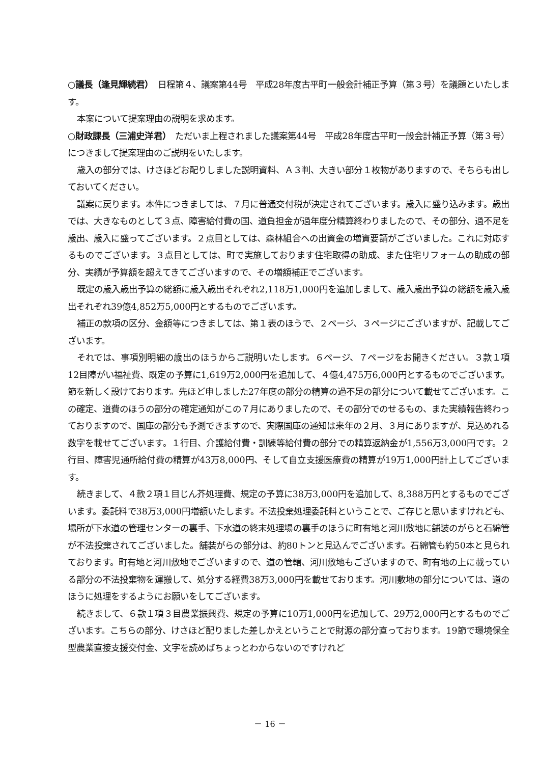○議長（逢見輝続君）　日程第４、議案第44号　平成28年度古平町一般会計補正予算（第３号）を議題といたします。
本案について提案理由の説明を求めます。
○財政課長（三浦史洋君）　ただいま上程されました議案第44号　平成28年度古平町一般会計補正予算（第３号）につきまして提案理由のご説明をいたします。
歳入の部分では、けさほどお配りしました説明資料、Ａ３判、大きい部分１枚物がありますので、そちらも出しておいてください。
議案に戻ります。本件につきましては、７月に普通交付税が決定されてございます。歳入に盛り込みます。歳出では、大きなものとして３点、障害給付費の国、道負担金が過年度分精算終わりましたので、その部分、過不足を歳出、歳入に盛ってございます。２点目としては、森林組合への出資金の増資要請がございました。これに対応するものでございます。３点目としては、町で実施しております住宅取得の助成、また住宅リフォームの助成の部分、実績が予算額を超えてきてございますので、その増額補正でございます。
既定の歳入歳出予算の総額に歳入歳出それぞれ2,118万1,000円を追加しまして、歳入歳出予算の総額を歳入歳出それぞれ39億4,852万5,000円とするものでございます。
補正の款項の区分、金額等につきましては、第１表のほうで、２ページ、３ページにございますが、記載してございます。
それでは、事項別明細の歳出のほうからご説明いたします。６ページ、７ページをお開きください。３款１項12目障がい福祉費、既定の予算に1,619万2,000円を追加して、４億4,475万6,000円とするものでございます。節を新しく設けております。先ほど申しました27年度の部分の精算の過不足の部分について載せてございます。この確定、道費のほうの部分の確定通知がこの７月にありましたので、その部分でのせるもの、また実績報告終わっておりますので、国庫の部分も予測できますので、実際国庫の通知は来年の２月、３月にありますが、見込めれる数字を載せてございます。１行目、介護給付費・訓練等給付費の部分での精算返納金が1,556万3,000円です。２行目、障害児通所給付費の精算が43万8,000円、そして自立支援医療費の精算が19万1,000円計上してございます。
続きまして、４款２項１目じん芥処理費、規定の予算に38万3,000円を追加して、8,388万円とするものでございます。委託料で38万3,000円増額いたします。不法投棄処理委託料ということで、ご存じと思いますけれども、場所が下水道の管理センターの裏手、下水道の終末処理場の裏手のほうに町有地と河川敷地に舗装のがらと石綿管が不法投棄されてございました。舗装がらの部分は、約80トンと見込んでございます。石綿管も約50本と見られております。町有地と河川敷地でございますので、道の管轄、河川敷地もございますので、町有地の上に載っている部分の不法投棄物を運搬して、処分する経費38万3,000円を載せております。河川敷地の部分については、道のほうに処理をするようにお願いをしてございます。
続きまして、６款１項３目農業振興費、規定の予算に10万1,000円を追加して、29万2,000円とするものでございます。こちらの部分、けさほど配りました差しかえということで財源の部分直っております。19節で環境保全型農業直接支援交付金、文字を読めばちょっとわからないのですけれど
－ 16 －